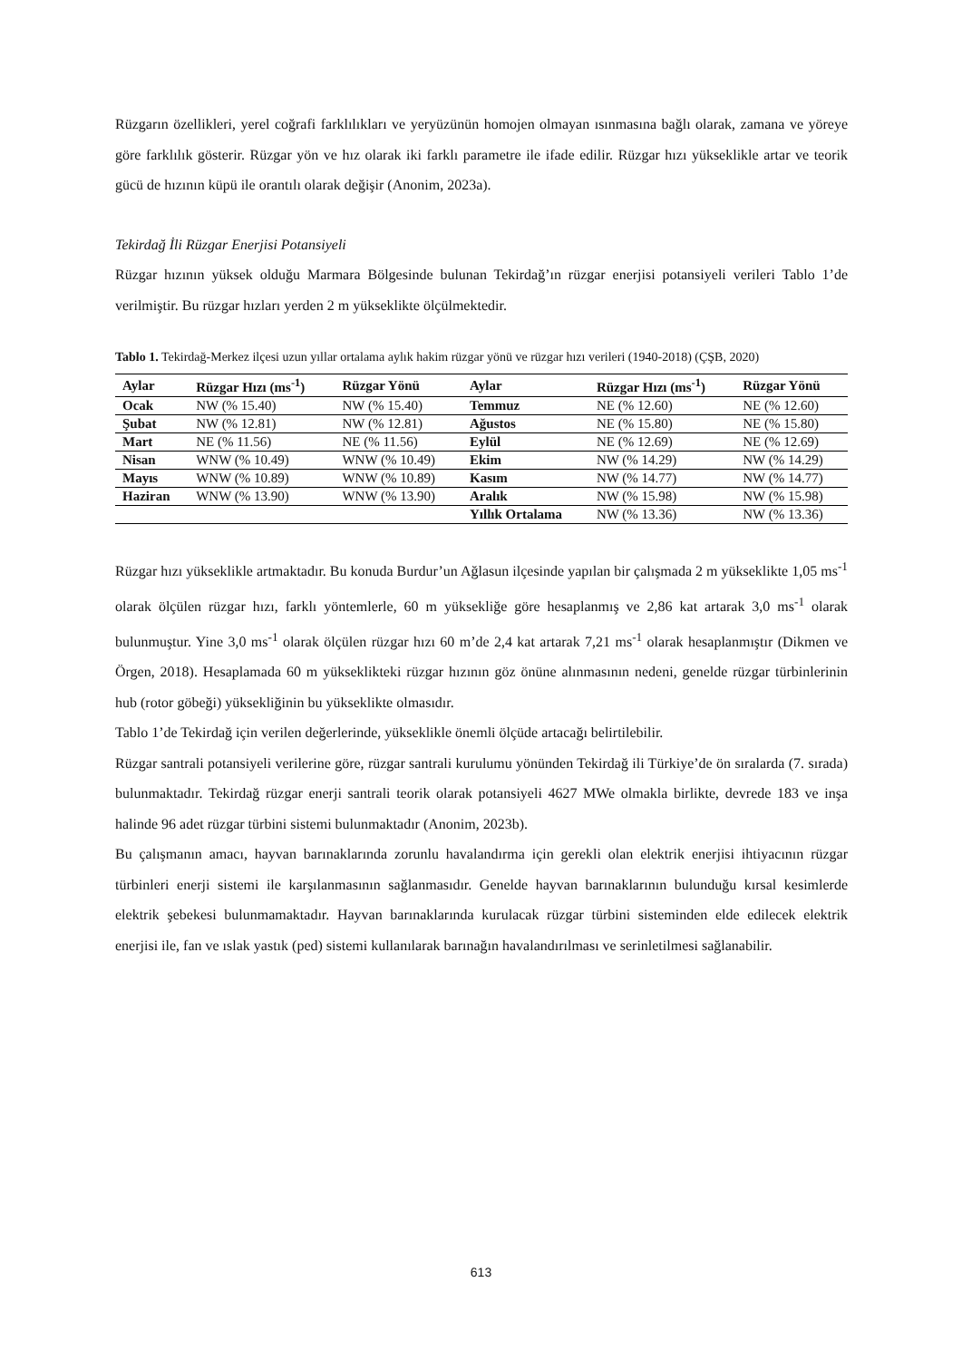Rüzgarın özellikleri, yerel coğrafi farklılıkları ve yeryüzünün homojen olmayan ısınmasına bağlı olarak, zamana ve yöreye göre farklılık gösterir. Rüzgar yön ve hız olarak iki farklı parametre ile ifade edilir. Rüzgar hızı yükseklikle artar ve teorik gücü de hızının küpü ile orantılı olarak değişir (Anonim, 2023a).
Tekirdağ İli Rüzgar Enerjisi Potansiyeli
Rüzgar hızının yüksek olduğu Marmara Bölgesinde bulunan Tekirdağ’ın rüzgar enerjisi potansiyeli verileri Tablo 1’de verilmiştir. Bu rüzgar hızları yerden 2 m yükseklikte ölçülmektedir.
Tablo 1. Tekirdağ-Merkez ilçesi uzun yıllar ortalama aylık hakim rüzgar yönü ve rüzgar hızı verileri (1940-2018) (ÇŞB, 2020)
| Aylar | Rüzgar Hızı (ms<sup>-1</sup>) | Rüzgar Yönü | Aylar | Rüzgar Hızı (ms<sup>-1</sup>) | Rüzgar Yönü |
| --- | --- | --- | --- | --- | --- |
| Ocak | NW (% 15.40) | NW (% 15.40) | Temmuz | NE (% 12.60) | NE (% 12.60) |
| Şubat | NW (% 12.81) | NW (% 12.81) | Ağustos | NE (% 15.80) | NE (% 15.80) |
| Mart | NE (% 11.56) | NE (% 11.56) | Eylül | NE (% 12.69) | NE (% 12.69) |
| Nisan | WNW (% 10.49) | WNW (% 10.49) | Ekim | NW (% 14.29) | NW (% 14.29) |
| Mayıs | WNW (% 10.89) | WNW (% 10.89) | Kasım | NW (% 14.77) | NW (% 14.77) |
| Haziran | WNW (% 13.90) | WNW (% 13.90) | Aralık | NW (% 15.98) | NW (% 15.98) |
| | | | Yıllık Ortalama | NW (% 13.36) | NW (% 13.36) |
Rüzgar hızı yükseklikle artmaktadır. Bu konuda Burdur’un Ağlasun ilçesinde yapılan bir çalışmada 2 m yükseklikte 1,05 ms<sup>-1</sup> olarak ölçülen rüzgar hızı, farklı yöntemlerle, 60 m yüksekliğe göre hesaplanmış ve 2,86 kat artarak 3,0 ms<sup>-1</sup> olarak bulunmuştur. Yine 3,0 ms<sup>-1</sup> olarak ölçülen rüzgar hızı 60 m’de 2,4 kat artarak 7,21 ms<sup>-1</sup> olarak hesaplanmıştır (Dikmen ve Örgen, 2018). Hesaplamada 60 m yükseklikteki rüzgar hızının göz önüne alınmasının nedeni, genelde rüzgar türbinlerinin hub (rotor göbeği) yüksekliğinin bu yükseklikte olmasıdır.
Tablo 1’de Tekirdağ için verilen değerlerinde, yükseklikle önemli ölçüde artacağı belirtilebilir.
Rüzgar santrali potansiyeli verilerine göre, rüzgar santrali kurulumu yönünden Tekirdağ ili Türkiye’de ön sıralarda (7. sırada) bulunmaktadır. Tekirdağ rüzgar enerji santrali teorik olarak potansiyeli 4627 MWe olmakla birlikte, devrede 183 ve inşa halinde 96 adet rüzgar türbini sistemi bulunmaktadır (Anonim, 2023b).
Bu çalışmanın amacı, hayvan barınaklarında zorunlu havalandırma için gerekli olan elektrik enerjisi ihtiyacının rüzgar türbinleri enerji sistemi ile karşılanmasının sağlanmasıdır. Genelde hayvan barınaklarının bulunduğu kırsal kesimlerde elektrik şebekesi bulunmamaktadır. Hayvan barınaklarında kurulacak rüzgar türbini sisteminden elde edilecek elektrik enerjisi ile, fan ve ıslak yastık (ped) sistemi kullanılarak barınağın havalandırılması ve serinletilmesi sağlanabilir.
613